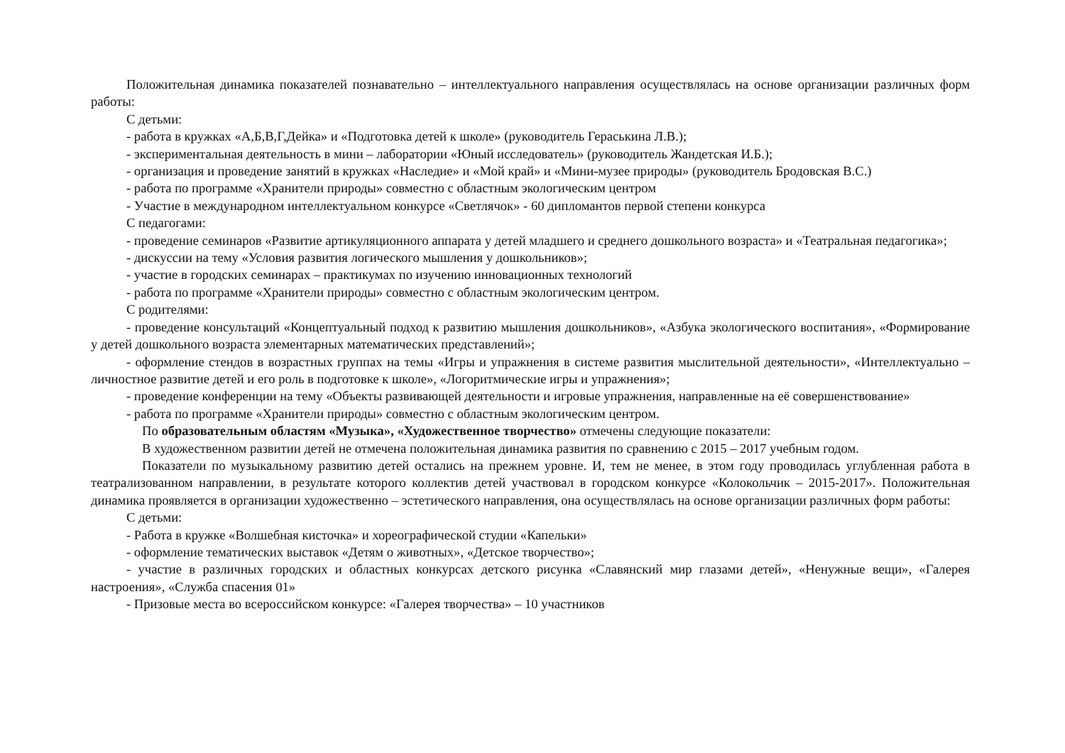Положительная динамика показателей познавательно – интеллектуального направления осуществлялась на основе организации различных форм работы:
С детьми:
- работа в кружках «А,Б,В,Г,Дейка» и «Подготовка детей к школе» (руководитель Гераськина Л.В.);
- экспериментальная деятельность в мини – лаборатории «Юный исследователь» (руководитель Жандетская И.Б.);
- организация и проведение занятий в кружках «Наследие» и «Мой край» и «Мини-музее природы» (руководитель Бродовская В.С.)
- работа по программе «Хранители природы» совместно с областным экологическим центром
- Участие в международном интеллектуальном конкурсе «Светлячок» - 60 дипломантов первой степени конкурса
С педагогами:
- проведение семинаров «Развитие артикуляционного аппарата у детей младшего и среднего дошкольного возраста» и «Театральная педагогика»;
- дискуссии на тему «Условия развития логического мышления у дошкольников»;
- участие в городских семинарах – практикумах по изучению инновационных технологий
- работа по программе «Хранители природы» совместно с областным экологическим центром.
С родителями:
- проведение консультаций «Концептуальный подход к развитию мышления дошкольников», «Азбука экологического воспитания», «Формирование у детей дошкольного возраста элементарных математических представлений»;
- оформление стендов в возрастных группах на темы «Игры и упражнения в системе развития мыслительной деятельности», «Интеллектуально – личностное развитие детей и его роль в подготовке к школе», «Логоритмические игры и упражнения»;
- проведение конференции на тему «Объекты развивающей деятельности и игровые упражнения, направленные на её совершенствование»
- работа по программе «Хранители природы» совместно с областным экологическим центром.
По образовательным областям «Музыка», «Художественное творчество» отмечены следующие показатели:
В художественном развитии детей не отмечена положительная динамика развития по сравнению с 2015 – 2017 учебным годом.
Показатели по музыкальному развитию детей остались на прежнем уровне. И, тем не менее, в этом году проводилась углубленная работа в театрализованном направлении, в результате которого коллектив детей участвовал в городском конкурсе «Колокольчик – 2015-2017». Положительная динамика проявляется в организации художественно – эстетического направления, она осуществлялась на основе организации различных форм работы:
С детьми:
- Работа в кружке «Волшебная кисточка» и хореографической студии «Капельки»
- оформление тематических выставок «Детям о животных», «Детское творчество»;
- участие в различных городских и областных конкурсах детского рисунка «Славянский мир глазами детей», «Ненужные вещи», «Галерея настроения», «Служба спасения 01»
- Призовые места во всероссийском конкурсе: «Галерея творчества» – 10 участников